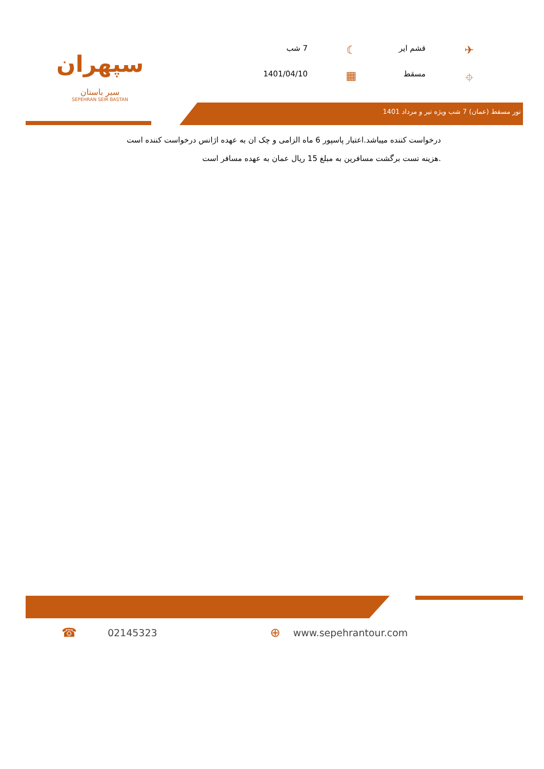سپهران
سیر باستان
SEPEHRAN SEIR BASTAN
✈
قشم ایر
☾
7 شب
⌖
مسقط
▦
1401/04/10
تور مسقط (عمان) 7 شب ویژه تیر و مرداد 1401
درخواست کننده میباشد.اعتبار پاسپور 6 ماه الزامی و چک ان به عهده اژانس درخواست کننده است
.هزینه تست برگشت مسافرین به مبلغ 15 ریال عمان به عهده مسافر است
☎ 02145323 ⊕ www.sepehrantour.com